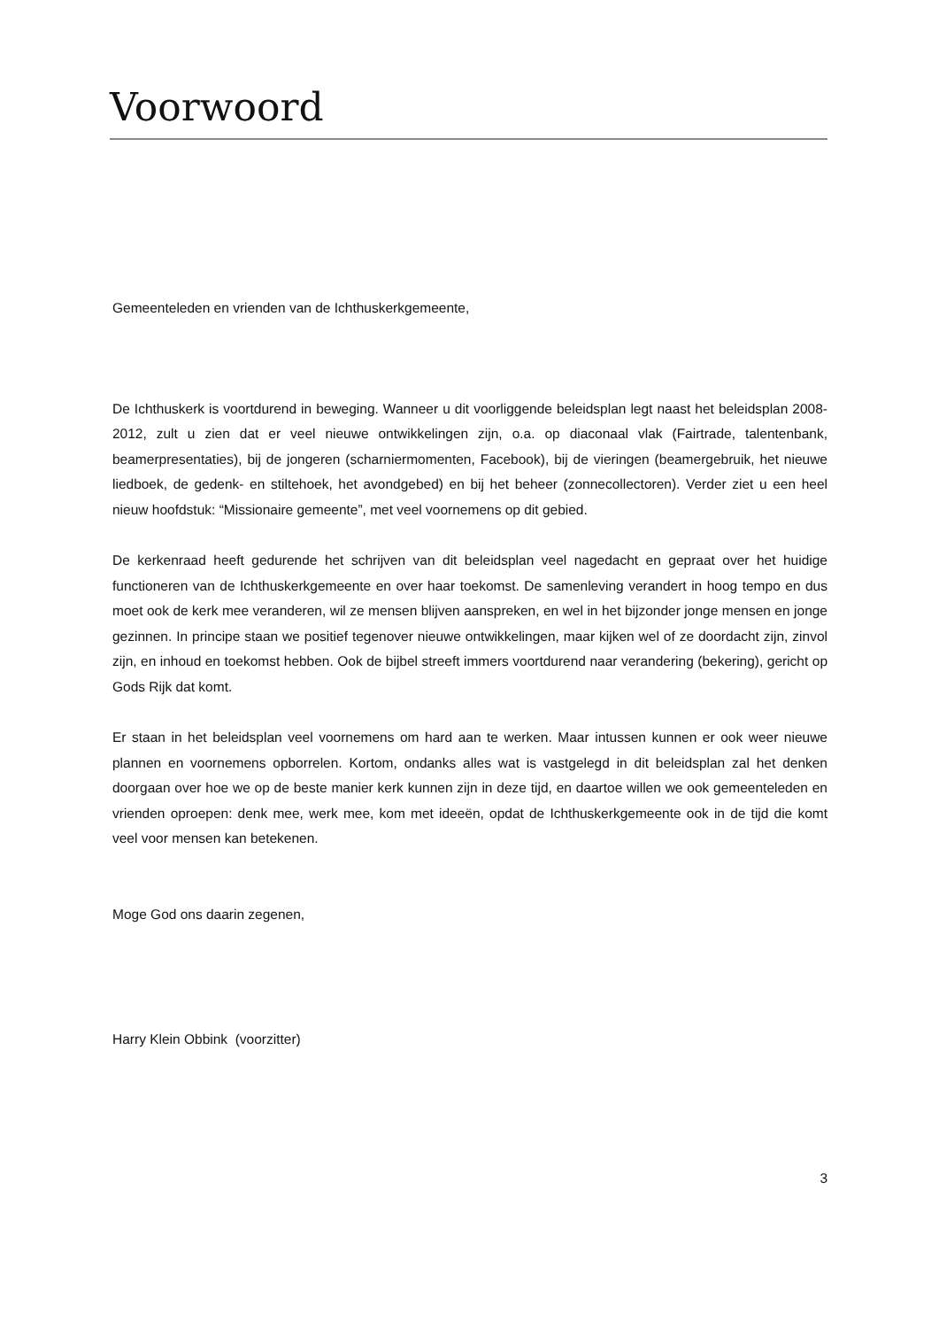Voorwoord
Gemeenteleden en vrienden van de Ichthuskerkgemeente,
De Ichthuskerk is voortdurend in beweging. Wanneer u dit voorliggende beleidsplan legt naast het beleidsplan 2008-2012, zult u zien dat er veel nieuwe ontwikkelingen zijn, o.a. op diaconaal vlak (Fairtrade, talentenbank, beamerpresentaties), bij de jongeren (scharniermomenten, Facebook), bij de vieringen (beamergebruik, het nieuwe liedboek, de gedenk- en stiltehoek, het avondgebed) en bij het beheer (zonnecollectoren). Verder ziet u een heel nieuw hoofdstuk: “Missionaire gemeente”, met veel voornemens op dit gebied.
De kerkenraad heeft gedurende het schrijven van dit beleidsplan veel nagedacht en gepraat over het huidige functioneren van de Ichthuskerkgemeente en over haar toekomst. De samenleving verandert in hoog tempo en dus moet ook de kerk mee veranderen, wil ze mensen blijven aanspreken, en wel in het bijzonder jonge mensen en jonge gezinnen. In principe staan we positief tegenover nieuwe ontwikkelingen, maar kijken wel of ze doordacht zijn, zinvol zijn, en inhoud en toekomst hebben. Ook de bijbel streeft immers voortdurend naar verandering (bekering), gericht op Gods Rijk dat komt.
Er staan in het beleidsplan veel voornemens om hard aan te werken. Maar intussen kunnen er ook weer nieuwe plannen en voornemens opborrelen. Kortom, ondanks alles wat is vastgelegd in dit beleidsplan zal het denken doorgaan over hoe we op de beste manier kerk kunnen zijn in deze tijd, en daartoe willen we ook gemeenteleden en vrienden oproepen: denk mee, werk mee, kom met ideeën, opdat de Ichthuskerkgemeente ook in de tijd die komt veel voor mensen kan betekenen.
Moge God ons daarin zegenen,
Harry Klein Obbink (voorzitter)
3